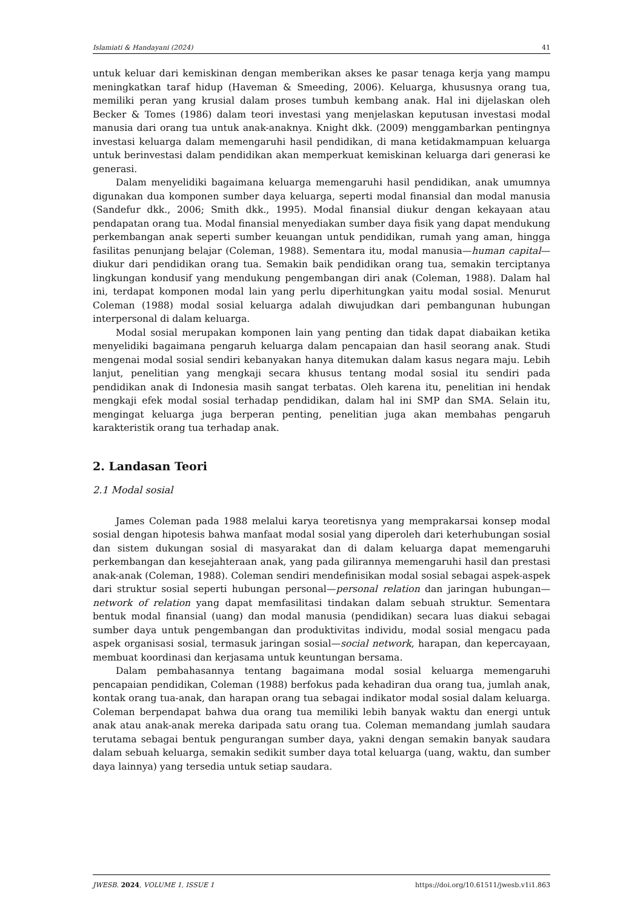Islamiati & Handayani (2024) 41
untuk keluar dari kemiskinan dengan memberikan akses ke pasar tenaga kerja yang mampu meningkatkan taraf hidup (Haveman & Smeeding, 2006). Keluarga, khususnya orang tua, memiliki peran yang krusial dalam proses tumbuh kembang anak. Hal ini dijelaskan oleh Becker & Tomes (1986) dalam teori investasi yang menjelaskan keputusan investasi modal manusia dari orang tua untuk anak-anaknya. Knight dkk. (2009) menggambarkan pentingnya investasi keluarga dalam memengaruhi hasil pendidikan, di mana ketidakmampuan keluarga untuk berinvestasi dalam pendidikan akan memperkuat kemiskinan keluarga dari generasi ke generasi.
Dalam menyelidiki bagaimana keluarga memengaruhi hasil pendidikan, anak umumnya digunakan dua komponen sumber daya keluarga, seperti modal finansial dan modal manusia (Sandefur dkk., 2006; Smith dkk., 1995). Modal finansial diukur dengan kekayaan atau pendapatan orang tua. Modal finansial menyediakan sumber daya fisik yang dapat mendukung perkembangan anak seperti sumber keuangan untuk pendidikan, rumah yang aman, hingga fasilitas penunjang belajar (Coleman, 1988). Sementara itu, modal manusia—human capital—diukur dari pendidikan orang tua. Semakin baik pendidikan orang tua, semakin terciptanya lingkungan kondusif yang mendukung pengembangan diri anak (Coleman, 1988). Dalam hal ini, terdapat komponen modal lain yang perlu diperhitungkan yaitu modal sosial. Menurut Coleman (1988) modal sosial keluarga adalah diwujudkan dari pembangunan hubungan interpersonal di dalam keluarga.
Modal sosial merupakan komponen lain yang penting dan tidak dapat diabaikan ketika menyelidiki bagaimana pengaruh keluarga dalam pencapaian dan hasil seorang anak. Studi mengenai modal sosial sendiri kebanyakan hanya ditemukan dalam kasus negara maju. Lebih lanjut, penelitian yang mengkaji secara khusus tentang modal sosial itu sendiri pada pendidikan anak di Indonesia masih sangat terbatas. Oleh karena itu, penelitian ini hendak mengkaji efek modal sosial terhadap pendidikan, dalam hal ini SMP dan SMA. Selain itu, mengingat keluarga juga berperan penting, penelitian juga akan membahas pengaruh karakteristik orang tua terhadap anak.
2. Landasan Teori
2.1 Modal sosial
James Coleman pada 1988 melalui karya teoretisnya yang memprakarsai konsep modal sosial dengan hipotesis bahwa manfaat modal sosial yang diperoleh dari keterhubungan sosial dan sistem dukungan sosial di masyarakat dan di dalam keluarga dapat memengaruhi perkembangan dan kesejahteraan anak, yang pada gilirannya memengaruhi hasil dan prestasi anak-anak (Coleman, 1988). Coleman sendiri mendefinisikan modal sosial sebagai aspek-aspek dari struktur sosial seperti hubungan personal—personal relation dan jaringan hubungan—network of relation yang dapat memfasilitasi tindakan dalam sebuah struktur. Sementara bentuk modal finansial (uang) dan modal manusia (pendidikan) secara luas diakui sebagai sumber daya untuk pengembangan dan produktivitas individu, modal sosial mengacu pada aspek organisasi sosial, termasuk jaringan sosial—social network, harapan, dan kepercayaan, membuat koordinasi dan kerjasama untuk keuntungan bersama.
Dalam pembahasannya tentang bagaimana modal sosial keluarga memengaruhi pencapaian pendidikan, Coleman (1988) berfokus pada kehadiran dua orang tua, jumlah anak, kontak orang tua-anak, dan harapan orang tua sebagai indikator modal sosial dalam keluarga. Coleman berpendapat bahwa dua orang tua memiliki lebih banyak waktu dan energi untuk anak atau anak-anak mereka daripada satu orang tua. Coleman memandang jumlah saudara terutama sebagai bentuk pengurangan sumber daya, yakni dengan semakin banyak saudara dalam sebuah keluarga, semakin sedikit sumber daya total keluarga (uang, waktu, dan sumber daya lainnya) yang tersedia untuk setiap saudara.
JWESB. 2024, VOLUME 1, ISSUE 1 https://doi.org/10.61511/jwesb.v1i1.863